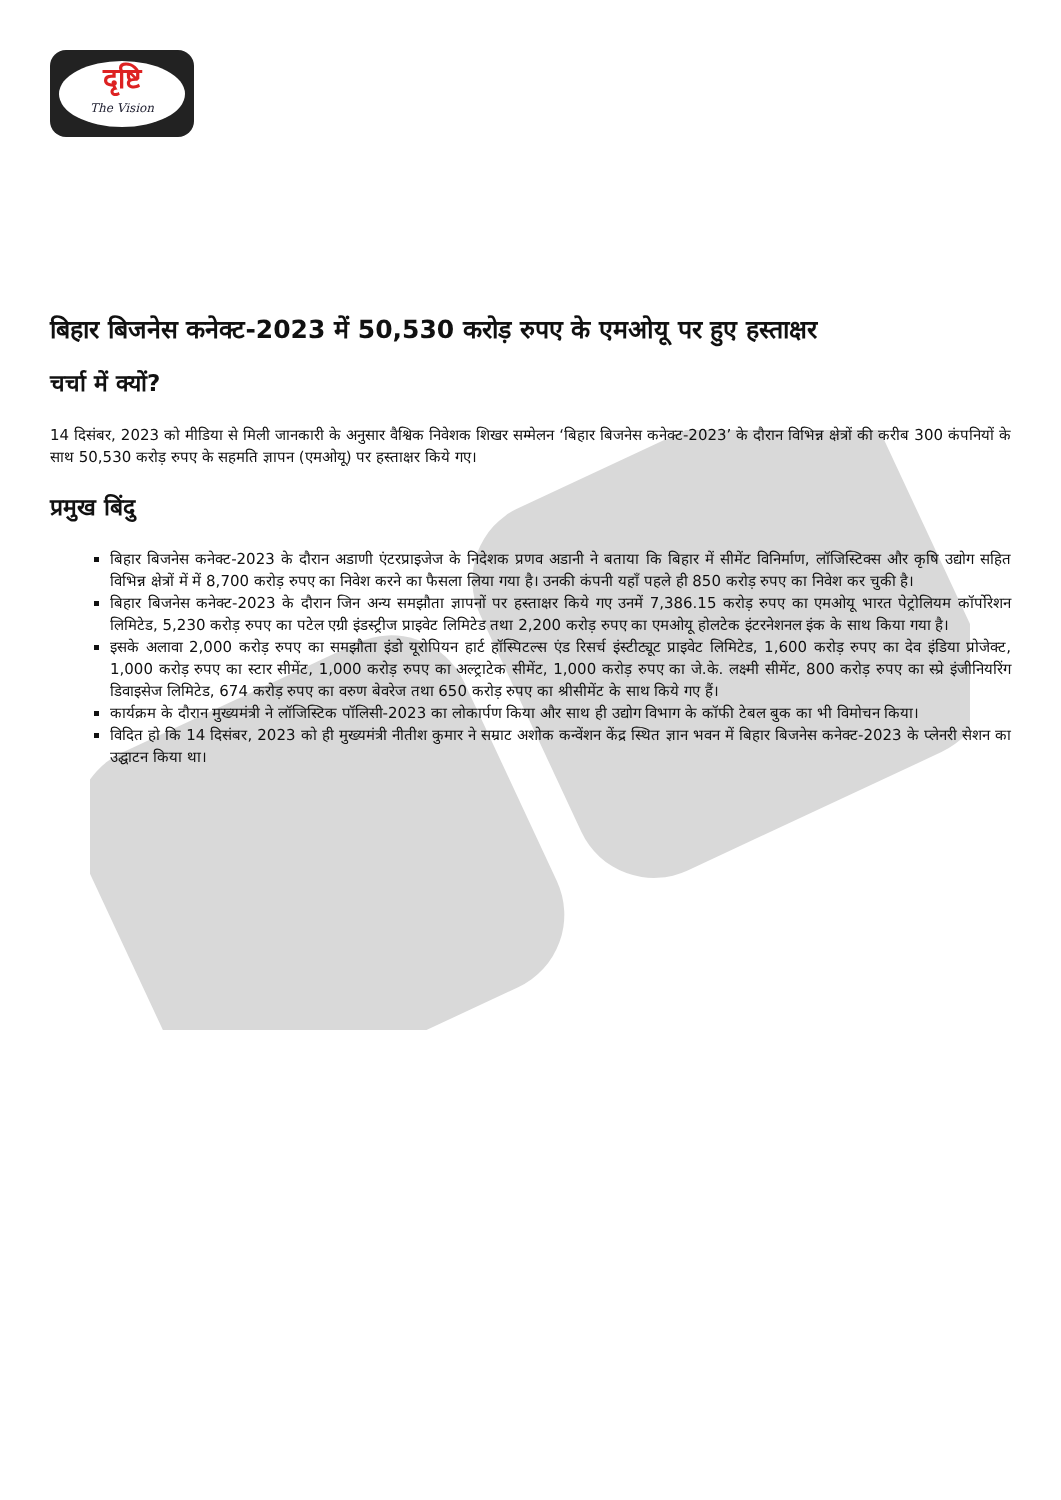दृष्टि
The Vision
बिहार बिजनेस कनेक्ट-2023 में 50,530 करोड़ रुपए के एमओयू पर हुए हस्ताक्षर
चर्चा में क्यों?
14 दिसंबर, 2023 को मीडिया से मिली जानकारी के अनुसार वैश्विक निवेशक शिखर सम्मेलन ‘बिहार बिजनेस कनेक्ट-2023’ के दौरान विभिन्न क्षेत्रों की करीब 300 कंपनियों के साथ 50,530 करोड़ रुपए के सहमति ज्ञापन (एमओयू) पर हस्ताक्षर किये गए।
प्रमुख बिंदु
बिहार बिजनेस कनेक्ट-2023 के दौरान अडाणी एंटरप्राइजेज के निदेशक प्रणव अडानी ने बताया कि बिहार में सीमेंट विनिर्माण, लॉजिस्टिक्स और कृषि उद्योग सहित विभिन्न क्षेत्रों में में 8,700 करोड़ रुपए का निवेश करने का फैसला लिया गया है। उनकी कंपनी यहाँ पहले ही 850 करोड़ रुपए का निवेश कर चुकी है।
बिहार बिजनेस कनेक्ट-2023 के दौरान जिन अन्य समझौता ज्ञापनों पर हस्ताक्षर किये गए उनमें 7,386.15 करोड़ रुपए का एमओयू भारत पेट्रोलियम कॉर्पोरेशन लिमिटेड, 5,230 करोड़ रुपए का पटेल एग्री इंडस्ट्रीज प्राइवेट लिमिटेड तथा 2,200 करोड़ रुपए का एमओयू होलटेक इंटरनेशनल इंक के साथ किया गया है।
इसके अलावा 2,000 करोड़ रुपए का समझौता इंडो यूरोपियन हार्ट हॉस्पिटल्स एंड रिसर्च इंस्टीट्यूट प्राइवेट लिमिटेड, 1,600 करोड़ रुपए का देव इंडिया प्रोजेक्ट, 1,000 करोड़ रुपए का स्टार सीमेंट, 1,000 करोड़ रुपए का अल्ट्राटेक सीमेंट, 1,000 करोड़ रुपए का जे.के. लक्ष्मी सीमेंट, 800 करोड़ रुपए का स्प्रे इंजीनियरिंग डिवाइसेज लिमिटेड, 674 करोड़ रुपए का वरुण बेवरेज तथा 650 करोड़ रुपए का श्रीसीमेंट के साथ किये गए हैं।
कार्यक्रम के दौरान मुख्यमंत्री ने लॉजिस्टिक पॉलिसी-2023 का लोकार्पण किया और साथ ही उद्योग विभाग के कॉफी टेबल बुक का भी विमोचन किया।
विदित हो कि 14 दिसंबर, 2023 को ही मुख्यमंत्री नीतीश कुमार ने सम्राट अशोक कन्वेंशन केंद्र स्थित ज्ञान भवन में बिहार बिजनेस कनेक्ट-2023 के प्लेनरी सेशन का उद्घाटन किया था।